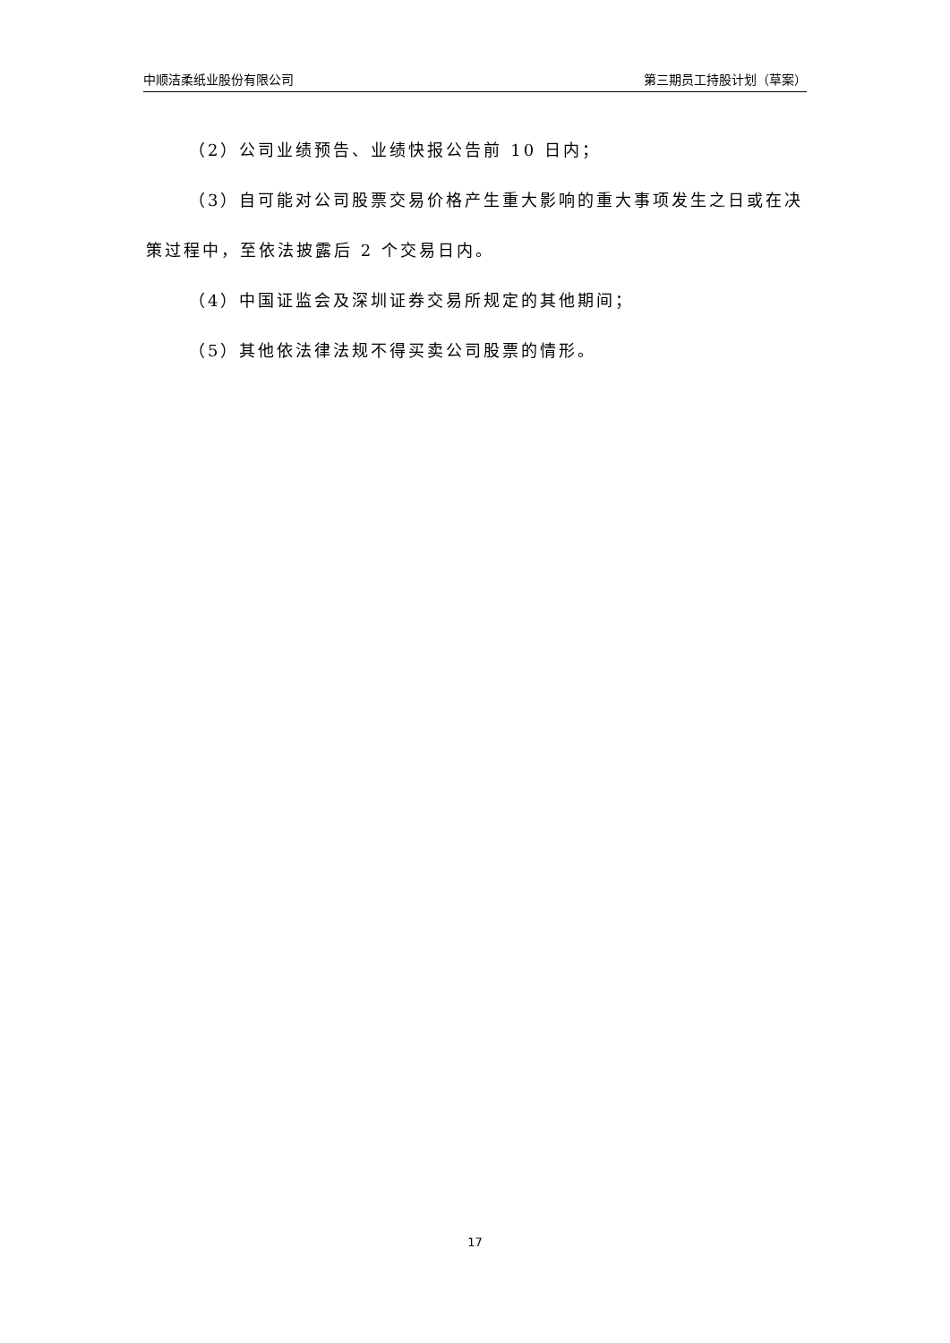中顺洁柔纸业股份有限公司 第三期员工持股计划（草案）
（2）公司业绩预告、业绩快报公告前 10 日内；
（3）自可能对公司股票交易价格产生重大影响的重大事项发生之日或在决策过程中，至依法披露后 2 个交易日内。
（4）中国证监会及深圳证券交易所规定的其他期间；
（5）其他依法律法规不得买卖公司股票的情形。
17